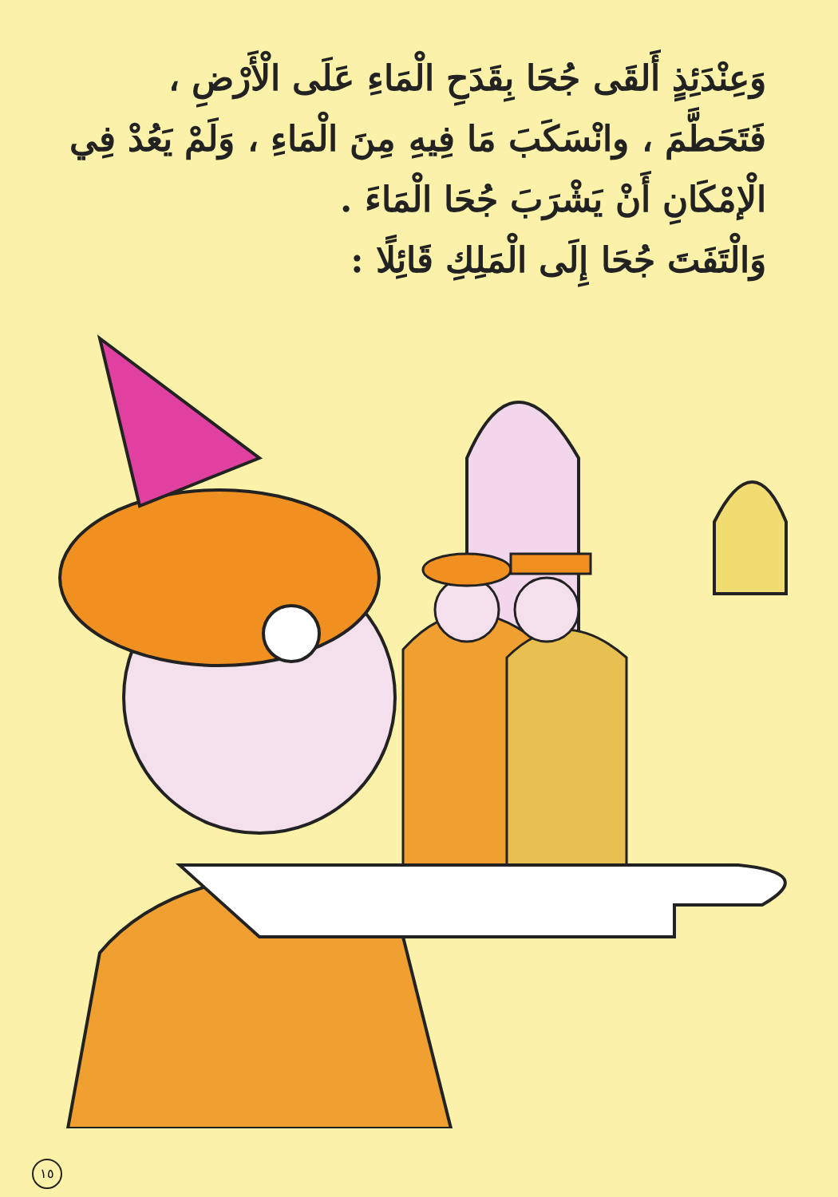وَعِنْدَئِذٍ أَلقَى جُحَا بِقَدَحِ الْمَاءِ عَلَى الْأَرْضِ ،
فَتَحَطَّمَ ، وانْسَكَبَ مَا فِيهِ مِنَ الْمَاءِ ، وَلَمْ يَعُدْ فِي
الْإمْكَانِ أَنْ يَشْرَبَ جُحَا الْمَاءَ .
وَالْتَفَتَ جُحَا إِلَى الْمَلِكِ قَائِلًا :
١٥